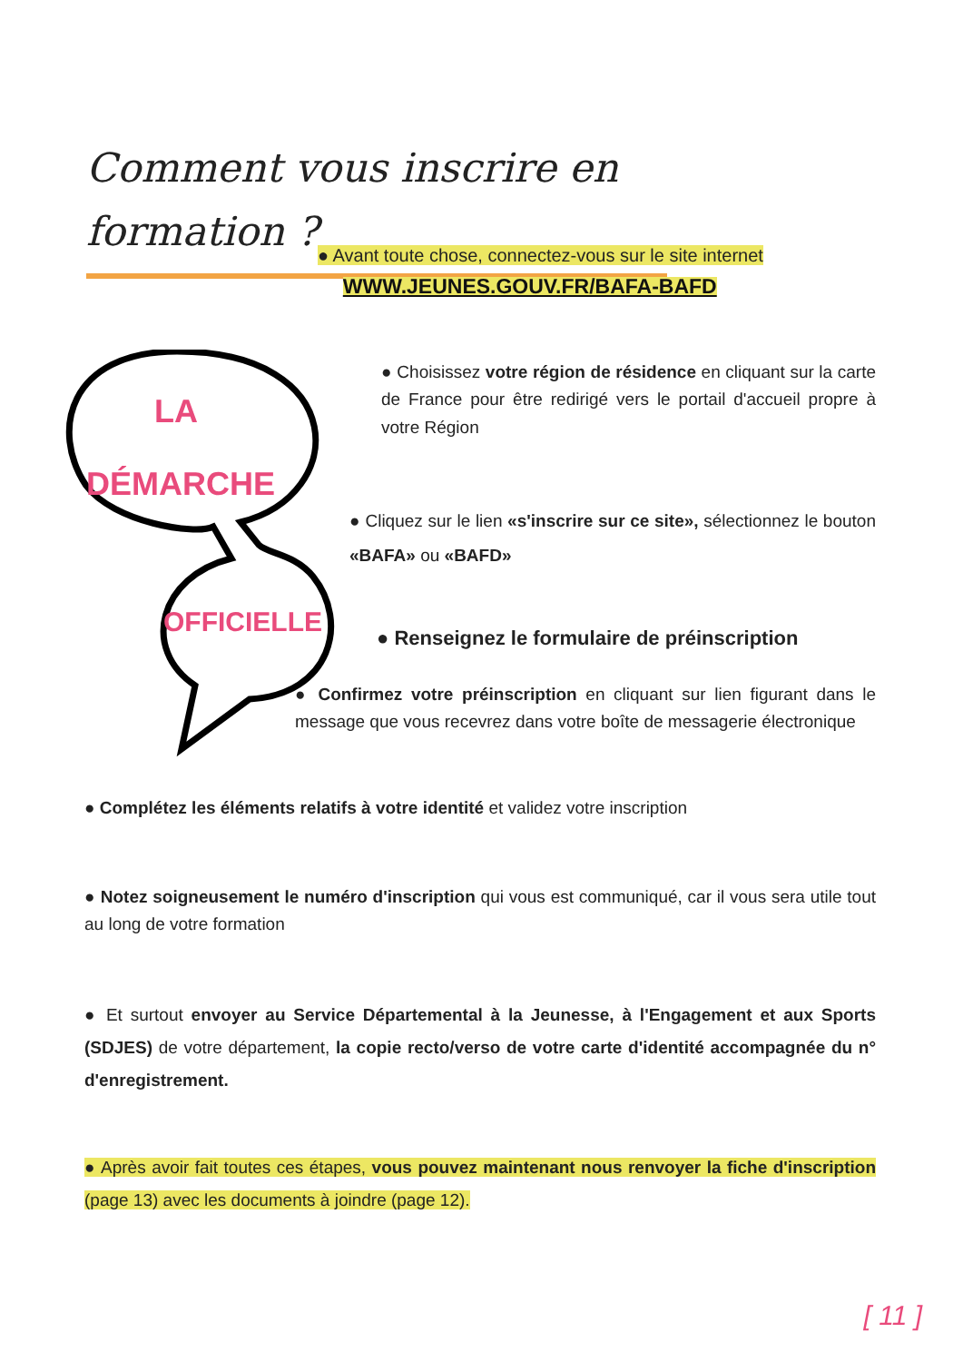Comment vous inscrire en formation ?
● Avant toute chose, connectez-vous sur le site internet
WWW.JEUNES.GOUV.FR/BAFA-BAFD
LA
DÉMARCHE
OFFICIELLE
● Choisissez votre région de résidence en cliquant sur la carte de France pour être redirigé vers le portail d'accueil propre à votre Région
● Cliquez sur le lien «s'inscrire sur ce site», sélectionnez le bouton «BAFA» ou «BAFD»
● Renseignez le formulaire de préinscription
● Confirmez votre préinscription en cliquant sur lien figurant dans le message que vous recevrez dans votre boîte de messagerie électronique
● Complétez les éléments relatifs à votre identité et validez votre inscription
● Notez soigneusement le numéro d'inscription qui vous est communiqué, car il vous sera utile tout au long de votre formation
● Et surtout envoyer au Service Départemental à la Jeunesse, à l'Engagement et aux Sports (SDJES) de votre département, la copie recto/verso de votre carte d'identité accompagnée du n° d'enregistrement.
● Après avoir fait toutes ces étapes, vous pouvez maintenant nous renvoyer la fiche d'inscription (page 13) avec les documents à joindre (page 12).
[ 11 ]